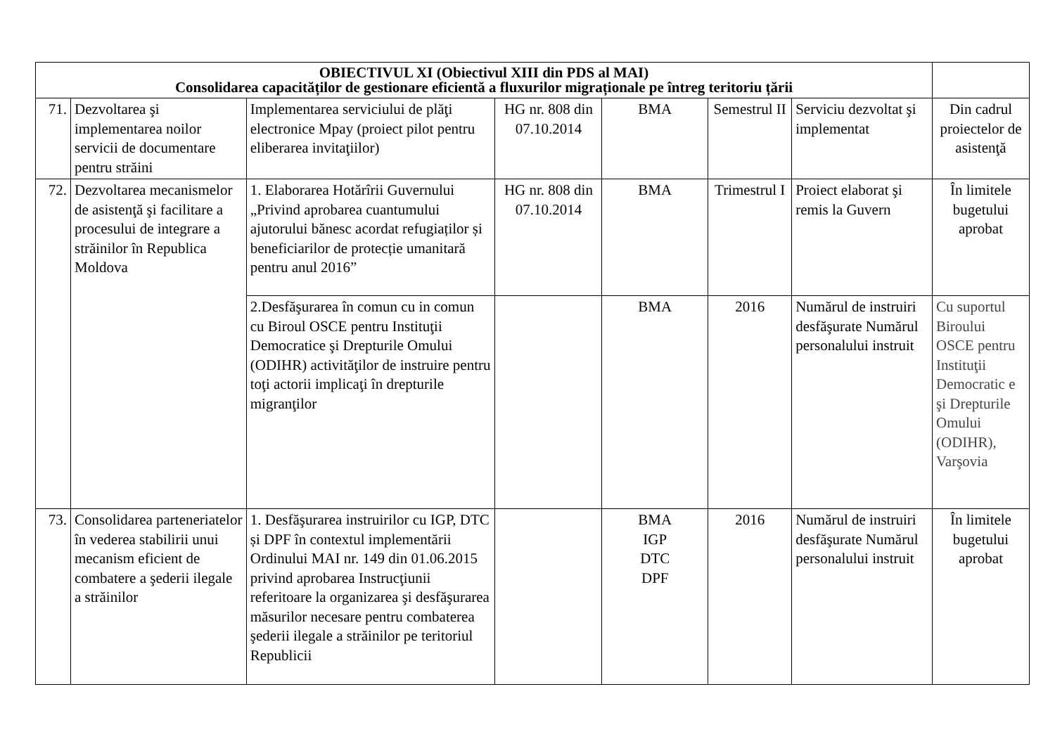| OBIECTIVUL XI (Obiectivul XIII din PDS al MAI) Consolidarea capacităților de gestionare eficientă a fluxurilor migraționale pe întreg teritoriu țării | | | | | | | |
| 71. | Dezvoltarea şi implementarea noilor servicii de documentare pentru străini | Implementarea serviciului de plăţi electronice Mpay (proiect pilot pentru eliberarea invitaţiilor) | HG nr. 808 din 07.10.2014 | BMA | Semestrul II | Serviciu dezvoltat şi implementat | Din cadrul proiectelor de asistenţă |
| 72. | Dezvoltarea mecanismelor de asistenţă şi facilitare a procesului de integrare a străinilor în Republica Moldova | 1. Elaborarea Hotărîrii Guvernului „Privind aprobarea cuantumului ajutorului bănesc acordat refugiaților și beneficiarilor de protecție umanitară pentru anul 2016” | HG nr. 808 din 07.10.2014 | BMA | Trimestrul I | Proiect elaborat şi remis la Guvern | În limitele bugetului aprobat |
| | | 2.Desfăşurarea în comun cu in comun cu Biroul OSCE pentru Instituţii Democratice şi Drepturile Omului (ODIHR) activităţilor de instruire pentru toţi actorii implicaţi în drepturile migranţilor | | BMA | 2016 | Numărul de instruiri desfăşurate Numărul personalului instruit | Cu suportul Biroului OSCE pentru Instituţii Democratic e şi Drepturile Omului (ODIHR), Varşovia |
| 73. | Consolidarea parteneriatelor în vederea stabilirii unui mecanism eficient de combatere a şederii ilegale a străinilor | 1. Desfăşurarea instruirilor cu IGP, DTC și DPF în contextul implementării Ordinului MAI nr. 149 din 01.06.2015 privind aprobarea Instrucţiunii referitoare la organizarea şi desfăşurarea măsurilor necesare pentru combaterea şederii ilegale a străinilor pe teritoriul Republicii | | BMA IGP DTC DPF | 2016 | Numărul de instruiri desfăşurate Numărul personalului instruit | În limitele bugetului aprobat |